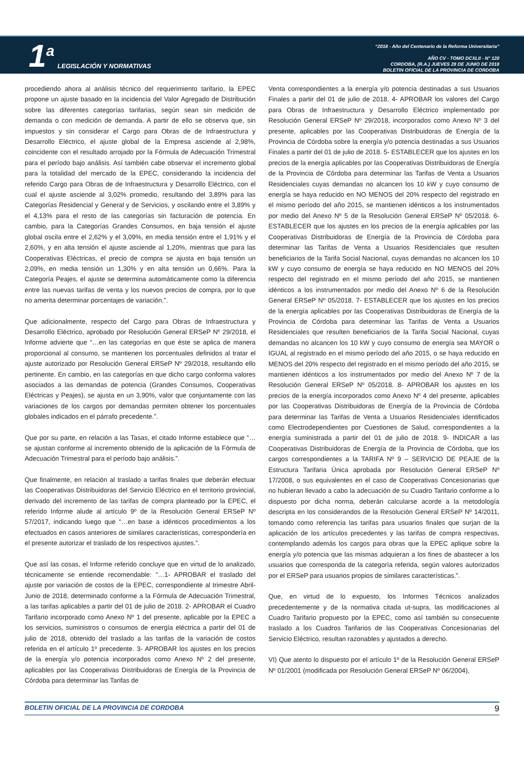1<sup>a</sup> LEGISLACIÓN Y NORMATIVAS
“2018 - Año del Centenario de la Reforma Universitaria”
AÑO CV - TOMO DCXLII - N° 120
CORDOBA, (R.A.) JUEVES 28 DE JUNIO DE 2018
BOLETIN OFICIAL DE LA PROVINCIA DE CORDOBA
procediendo ahora al análisis técnico del requerimiento tarifario, la EPEC propone un ajuste basado en la incidencia del Valor Agregado de Distribución sobre las diferentes categorías tarifarias, según sean sin medición de demanda o con medición de demanda. A partir de ello se observa que, sin impuestos y sin considerar el Cargo para Obras de de Infraestructura y Desarrollo Eléctrico, el ajuste global de la Empresa asciende al 2,98%, coincidente con el resultado arrojado por la Fórmula de Adecuación Trimestral para el período bajo análisis. Así también cabe observar el incremento global para la totalidad del mercado de la EPEC, considerando la incidencia del referido Cargo para Obras de de Infraestructura y Desarrollo Eléctrico, con el cual el ajuste asciende al 3,02% promedio, resultando del 3,89% para las Categorías Residencial y General y de Servicios, y oscilando entre el 3,89% y el 4,13% para el resto de las categorías sin facturación de potencia. En cambio, para la Categorías Grandes Consumos, en baja tensión el ajuste global oscila entre el 2,62% y el 3,09%, en media tensión entre el 1,91% y el 2,60%, y en alta tensión el ajuste asciende al 1,20%, mientras que para las Cooperativas Eléctricas, el precio de compra se ajusta en baja tensión un 2,09%, en media tensión un 1,30% y en alta tensión un 0,66%. Para la Categoría Peajes, el ajuste se determina automáticamente como la diferencia entre las nuevas tarifas de venta y los nuevos precios de compra, por lo que no amerita determinar porcentajes de variación.”.
Que adicionalmente, respecto del Cargo para Obras de Infraestructura y Desarrollo Eléctrico, aprobado por Resolución General ERSeP Nº 29/2018, el Informe advierte que “…en las categorías en que éste se aplica de manera proporcional al consumo, se mantienen los porcentuales definidos al tratar el ajuste autorizado por Resolución General ERSeP Nº 29/2018, resultando ello pertinente. En cambio, en las categorías en que dicho cargo conforma valores asociados a las demandas de potencia (Grandes Consumos, Cooperativas Eléctricas y Peajes), se ajusta en un 3,90%, valor que conjuntamente con las variaciones de los cargos por demandas permiten obtener los porcentuales globales indicados en el párrafo precedente.”.
Que por su parte, en relación a las Tasas, el citado Informe establece que “…se ajustan conforme al incremento obtenido de la aplicación de la Fórmula de Adecuación Trimestral para el período bajo análisis.”.
Que finalmente, en relación al traslado a tarifas finales que deberán efectuar las Cooperativas Distribuidoras del Servicio Eléctrico en el territorio provincial, derivado del incremento de las tarifas de compra planteado por la EPEC, el referido Informe alude al artículo 9º de la Resolución General ERSeP Nº 57/2017, indicando luego que “…en base a idénticos procedimientos a los efectuados en casos anteriores de similares características, correspondería en el presente autorizar el traslado de los respectivos ajustes.”.
Que así las cosas, el Informe referido concluye que en virtud de lo analizado, técnicamente se entiende recomendable: “…1- APROBAR el traslado del ajuste por variación de costos de la EPEC, correspondiente al trimestre Abril-Junio de 2018, determinado conforme a la Fórmula de Adecuación Trimestral, a las tarifas aplicables a partir del 01 de julio de 2018. 2- APROBAR el Cuadro Tarifario incorporado como Anexo Nº 1 del presente, aplicable por la EPEC a los servicios, suministros o consumos de energía eléctrica a partir del 01 de julio de 2018, obtenido del traslado a las tarifas de la variación de costos referida en el artículo 1º precedente. 3- APROBAR los ajustes en los precios de la energía y/o potencia incorporados como Anexo Nº 2 del presente, aplicables por las Cooperativas Distribuidoras de Energía de la Provincia de Córdoba para determinar las Tarifas de
Venta correspondientes a la energía y/o potencia destinadas a sus Usuarios Finales a partir del 01 de julio de 2018. 4- APROBAR los valores del Cargo para Obras de Infraestructura y Desarrollo Eléctrico implementado por Resolución General ERSeP Nº 29/2018, incorporados como Anexo Nº 3 del presente, aplicables por las Cooperativas Distribuidoras de Energía de la Provincia de Córdoba sobre la energía y/o potencia destinadas a sus Usuarios Finales a partir del 01 de julio de 2018. 5- ESTABLECER que los ajustes en los precios de la energía aplicables por las Cooperativas Distribuidoras de Energía de la Provincia de Córdoba para determinar las Tarifas de Venta a Usuarios Residenciales cuyas demandas no alcancen los 10 kW y cuyo consumo de energía se haya reducido en NO MENOS del 20% respecto del registrado en el mismo período del año 2015, se mantienen idénticos a los instrumentados por medio del Anexo Nº 5 de la Resolución General ERSeP Nº 05/2018. 6- ESTABLECER que los ajustes en los precios de la energía aplicables por las Cooperativas Distribuidoras de Energía de la Provincia de Córdoba para determinar las Tarifas de Venta a Usuarios Residenciales que resulten beneficiarios de la Tarifa Social Nacional, cuyas demandas no alcancen los 10 kW y cuyo consumo de energía se haya reducido en NO MENOS del 20% respecto del registrado en el mismo período del año 2015, se mantienen idénticos a los instrumentados por medio del Anexo Nº 6 de la Resolución General ERSeP Nº 05/2018. 7- ESTABLECER que los ajustes en los precios de la energía aplicables por las Cooperativas Distribuidoras de Energía de la Provincia de Córdoba para determinar las Tarifas de Venta a Usuarios Residenciales que resulten beneficiarios de la Tarifa Social Nacional, cuyas demandas no alcancen los 10 kW y cuyo consumo de energía sea MAYOR o IGUAL al registrado en el mismo período del año 2015, o se haya reducido en MENOS del 20% respecto del registrado en el mismo período del año 2015, se mantienen idénticos a los instrumentados por medio del Anexo Nº 7 de la Resolución General ERSeP Nº 05/2018. 8- APROBAR los ajustes en los precios de la energía incorporados como Anexo Nº 4 del presente, aplicables por las Cooperativas Distribuidoras de Energía de la Provincia de Córdoba para determinar las Tarifas de Venta a Usuarios Residenciales identificados como Electrodependientes por Cuestiones de Salud, correspondientes a la energía suministrada a partir del 01 de julio de 2018. 9- INDICAR a las Cooperativas Distribuidoras de Energía de la Provincia de Córdoba, que los cargos correspondientes a la TARIFA Nº 9 – SERVICIO DE PEAJE de la Estructura Tarifaria Única aprobada por Resolución General ERSeP Nº 17/2008, o sus equivalentes en el caso de Cooperativas Concesionarias que no hubieran llevado a cabo la adecuación de su Cuadro Tarifario conforme a lo dispuesto por dicha norma, deberán calcularse acorde a la metodología descripta en los considerandos de la Resolución General ERSeP Nº 14/2011, tomando como referencia las tarifas para usuarios finales que surjan de la aplicación de los artículos precedentes y las tarifas de compra respectivas, contemplando además los cargos para obras que la EPEC aplique sobre la energía y/o potencia que las mismas adquieran a los fines de abastecer a los usuarios que corresponda de la categoría referida, según valores autorizados por el ERSeP para usuarios propios de similares características.”.
Que, en virtud de lo expuesto, los Informes Técnicos analizados precedentemente y de la normativa citada ut-supra, las modificaciones al Cuadro Tarifario propuesto por la EPEC, como así también su consecuente traslado a los Cuadros Tarifarios de las Cooperativas Concesionarias del Servicio Eléctrico, resultan razonables y ajustados a derecho.
VI) Que atento lo dispuesto por el artículo 1º de la Resolución General ERSeP Nº 01/2001 (modificada por Resolución General ERSeP Nº 06/2004),
BOLETIN OFICIAL DE LA PROVINCIA DE CORDOBA 9